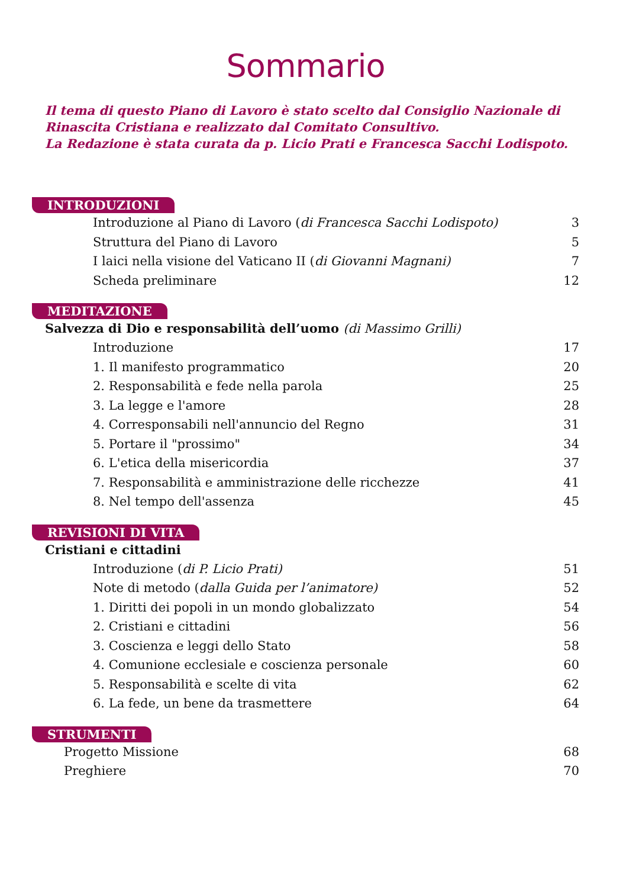Sommario
Il tema di questo Piano di Lavoro è stato scelto dal Consiglio Nazionale di Rinascita Cristiana e realizzato dal Comitato Consultivo.
La Redazione è stata curata da p. Licio Prati e Francesca Sacchi Lodispoto.
INTRODUZIONI
Introduzione al Piano di Lavoro (di Francesca Sacchi Lodispoto) 3
Struttura del Piano di Lavoro 5
I laici nella visione del Vaticano II (di Giovanni Magnani) 7
Scheda preliminare 12
MEDITAZIONE
Salvezza di Dio e responsabilità dell’uomo (di Massimo Grilli)
Introduzione 17
1. Il manifesto programmatico 20
2. Responsabilità e fede nella parola 25
3. La legge e l'amore 28
4. Corresponsabili nell'annuncio del Regno 31
5. Portare il "prossimo" 34
6. L'etica della misericordia 37
7. Responsabilità e amministrazione delle ricchezze 41
8. Nel tempo dell'assenza 45
REVISIONI DI VITA
Cristiani e cittadini
Introduzione (di P. Licio Prati) 51
Note di metodo (dalla Guida per l’animatore) 52
1. Diritti dei popoli in un mondo globalizzato 54
2. Cristiani e cittadini 56
3. Coscienza e leggi dello Stato 58
4. Comunione ecclesiale e coscienza personale 60
5. Responsabilità e scelte di vita 62
6. La fede, un bene da trasmettere 64
STRUMENTI
Progetto Missione 68
Preghiere 70